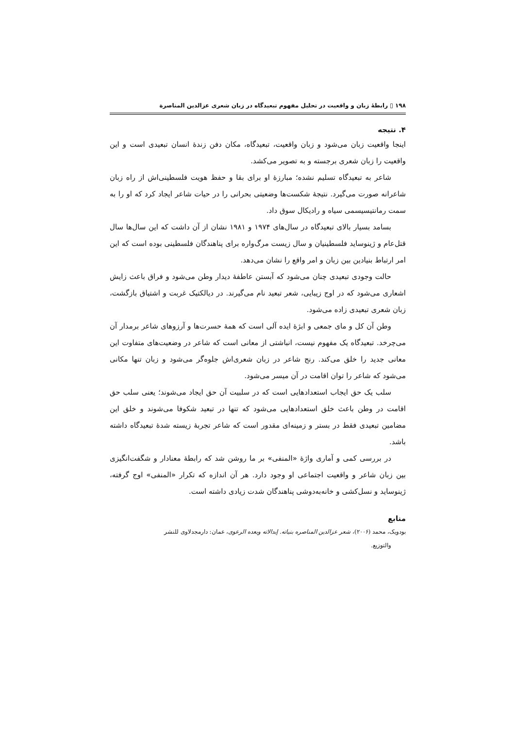۱۹۸ ▯ رابطهٔ زبان و واقعیت در تحلیل مفهوم تبعیدگاه در زبان شعری عزالدین المناصرة
۴. نتیجه
اینجا واقعیت زبان می‌شود و زبان واقعیت، تبعیدگاه، مکان دفن زندهٔ انسان تبعیدی است و این واقعیت را زبان شعری برجسته و به تصویر می‌کشد.
شاعر به تبعیدگاه تسلیم نشده؛ مبارزهٔ او برای بقا و حفظ هویت فلسطینی‌اش از راه زبان شاعرانه صورت می‌گیرد. نتیجهٔ شکست‌ها وضعیتی بحرانی را در حیات شاعر ایجاد کرد که او را به سمت رمانتیسیسمی سیاه و رادیکال سوق داد.
بسامد بسیار بالای تبعیدگاه در سال‌های ۱۹۷۴ و ۱۹۸۱ نشان از آن داشت که این سال‌ها سال قتل‌عام و ژینوساید فلسطینیان و سال زیست مرگ‌واره برای پناهندگان فلسطینی بوده است که این امر ارتباط بنیادین بین زبان و امر واقع را نشان می‌دهد.
حالت وجودی تبعیدی چنان می‌شود که آبستن عاطفهٔ دیدار وطن می‌شود و فراق باعث زایش اشعاری می‌شود که در اوج زیبایی، شعر تبعید نام می‌گیرند. در دیالکتیک غربت و اشتیاق بازگشت، زبان شعری تبعیدی زاده می‌شود.
وطن آن کل و مای جمعی و ابژهٔ ایده آلی است که همهٔ حسرت‌ها و آرزوهای شاعر برمدار آن می‌چرخد. تبعیدگاه یک مفهوم نیست، انباشتی از معانی است که شاعر در وضعیت‌های متفاوت این معانی جدید را خلق می‌کند. رنج شاعر در زبان شعری‌اش جلوه‌گر می‌شود و زبان تنها مکانی می‌شود که شاعر را توان اقامت در آن میسر می‌شود.
سلب یک حق ایجاب استعدادهایی است که در سلبیت آن حق ایجاد می‌شوند؛ یعنی سلب حق اقامت در وطن باعث خلق استعدادهایی می‌شود که تنها در تبعید شکوفا می‌شوند و خلق این مضامین تبعیدی فقط در بستر و زمینه‌ای مقدور است که شاعر تجربهٔ زیسته شدهٔ تبعیدگاه داشته باشد.
در بررسی کمی و آماری واژهٔ «المنفی» بر ما روشن شد که رابطهٔ معنادار و شگفت‌انگیزی بین زبان شاعر و واقعیت اجتماعی او وجود دارد. هر آن اندازه که تکرار «المنفی» اوج گرفته، ژینوساید و نسل‌کشی و خانه‌به‌دوشی پناهندگان شدت زیادی داشته است.
منابع
بودویک، محمد (۲۰۰۶)، شعر عزالدین المناصره بنیاته. إبدالاته وبعده الرعوی، عمان: دارمجدلاوی للنشر
والتوزیع.